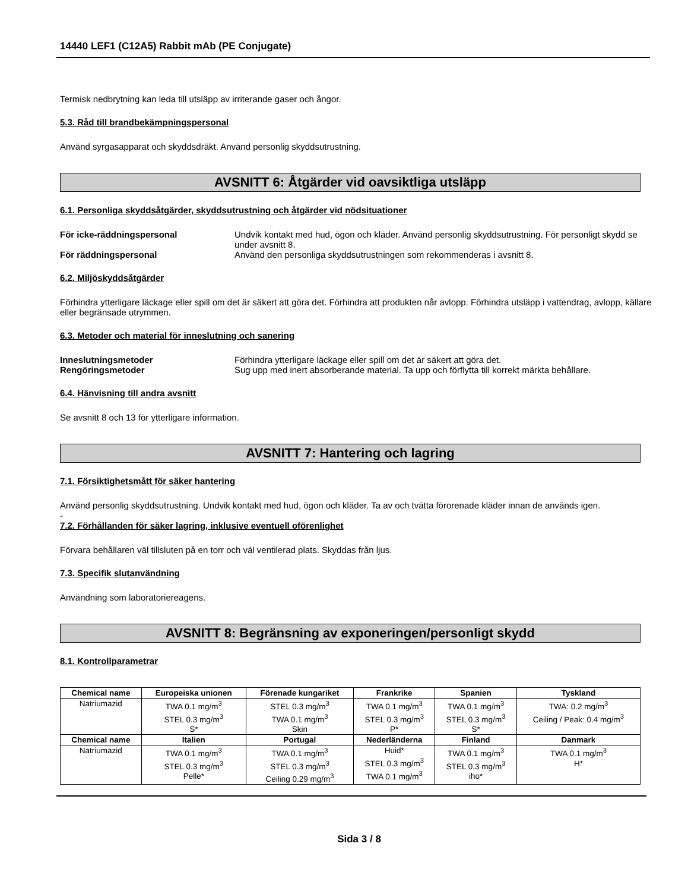14440 LEF1 (C12A5) Rabbit mAb (PE Conjugate)
Termisk nedbrytning kan leda till utsläpp av irriterande gaser och ångor.
5.3. Råd till brandbekämpningspersonal
Använd syrgasapparat och skyddsdräkt. Använd personlig skyddsutrustning.
AVSNITT 6: Åtgärder vid oavsiktliga utsläpp
6.1. Personliga skyddsåtgärder, skyddsutrustning och åtgärder vid nödsituationer
För icke-räddningspersonal Undvik kontakt med hud, ögon och kläder. Använd personlig skyddsutrustning. För personligt skydd se under avsnitt 8.
För räddningspersonal Använd den personliga skyddsutrustningen som rekommenderas i avsnitt 8.
6.2. Miljöskyddsåtgärder
Förhindra ytterligare läckage eller spill om det är säkert att göra det. Förhindra att produkten når avlopp. Förhindra utsläpp i vattendrag, avlopp, källare eller begränsade utrymmen.
6.3. Metoder och material för inneslutning och sanering
Inneslutningsmetoder Förhindra ytterligare läckage eller spill om det är säkert att göra det.
Rengöringsmetoder Sug upp med inert absorberande material. Ta upp och förflytta till korrekt märkta behållare.
6.4. Hänvisning till andra avsnitt
Se avsnitt 8 och 13 för ytterligare information.
AVSNITT 7: Hantering och lagring
7.1. Försiktighetsmått för säker hantering
Använd personlig skyddsutrustning. Undvik kontakt med hud, ögon och kläder. Ta av och tvätta förorenade kläder innan de används igen.
-
7.2. Förhållanden för säker lagring, inklusive eventuell oförenlighet
Förvara behållaren väl tillsluten på en torr och väl ventilerad plats. Skyddas från ljus.
7.3. Specifik slutanvändning
Användning som laboratoriereagens.
AVSNITT 8: Begränsning av exponeringen/personligt skydd
8.1. Kontrollparametrar
| Chemical name | Europeiska unionen | Förenade kungariket | Frankrike | Spanien | Tyskland |
| --- | --- | --- | --- | --- | --- |
| Natriumazid | TWA 0.1 mg/m<sup>3</sup> STEL 0.3 mg/m<sup>3</sup> S* | STEL 0.3 mg/m<sup>3</sup> TWA 0.1 mg/m<sup>3</sup> Skin | TWA 0.1 mg/m<sup>3</sup> STEL 0.3 mg/m<sup>3</sup> P* | TWA 0.1 mg/m<sup>3</sup> STEL 0.3 mg/m<sup>3</sup> S* | TWA: 0.2 mg/m<sup>3</sup> Ceiling / Peak: 0.4 mg/m<sup>3</sup> |
| Chemical name | Italien | Portugal | Nederländerna | Finland | Danmark |
| Natriumazid | TWA 0.1 mg/m<sup>3</sup> STEL 0.3 mg/m<sup>3</sup> Pelle* | TWA 0.1 mg/m<sup>3</sup> STEL 0.3 mg/m<sup>3</sup> Ceiling 0.29 mg/m<sup>3</sup> | Huid* STEL 0.3 mg/m<sup>3</sup> TWA 0.1 mg/m<sup>3</sup> | TWA 0.1 mg/m<sup>3</sup> STEL 0.3 mg/m<sup>3</sup> iho* | TWA 0.1 mg/m<sup>3</sup> H* |
Sida 3 / 8